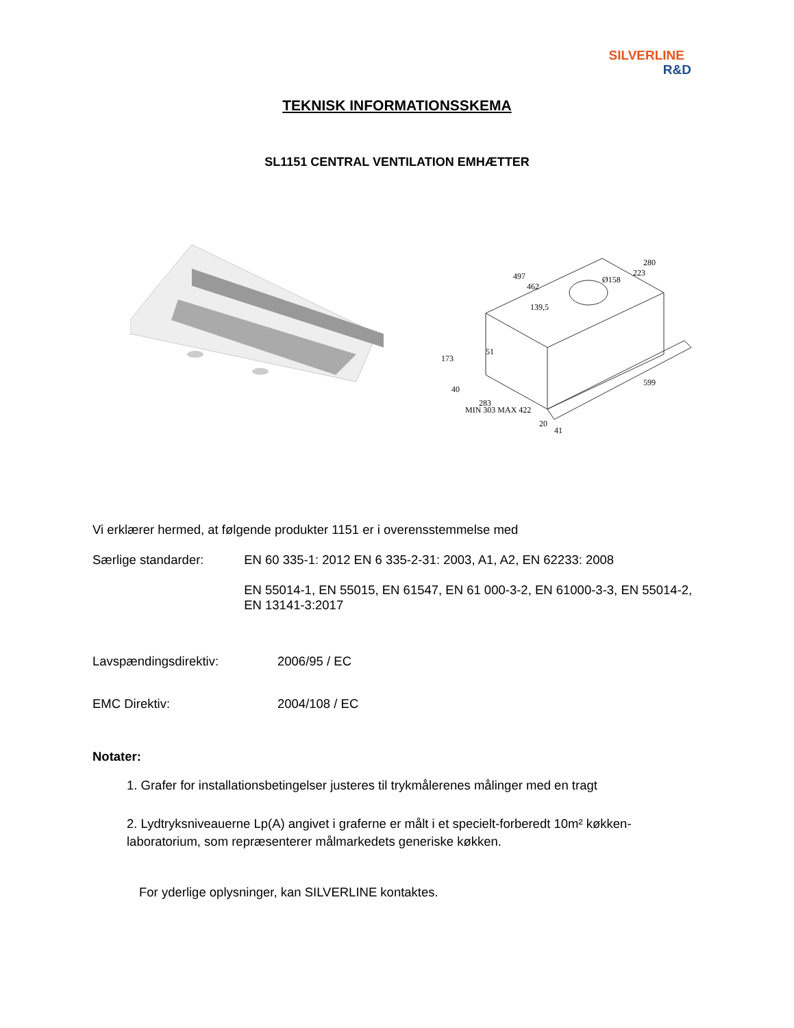SILVERLINE
R&D
TEKNISK INFORMATIONSSKEMA
SL1151 CENTRAL VENTILATION EMHÆTTER
497
462
Ø158
280
223
139,5
173
40
51
283
MIN 303 MAX 422
20
41
599
Vi erklærer hermed, at følgende produkter 1151 er i overensstemmelse med
Særlige standarder: EN 60 335-1: 2012 EN 6 335-2-31: 2003, A1, A2, EN 62233: 2008
EN 55014-1, EN 55015, EN 61547, EN 61 000-3-2, EN 61000-3-3, EN 55014-2, EN 13141-3:2017
Lavspændingsdirektiv: 2006/95 / EC
EMC Direktiv: 2004/108 / EC
Notater:
1. Grafer for installationsbetingelser justeres til trykmålerenes målinger med en tragt
2. Lydtryksniveauerne Lp(A) angivet i graferne er målt i et specielt-forberedt 10m² køkken-laboratorium, som repræsenterer målmarkedets generiske køkken.
For yderlige oplysninger, kan SILVERLINE kontaktes.